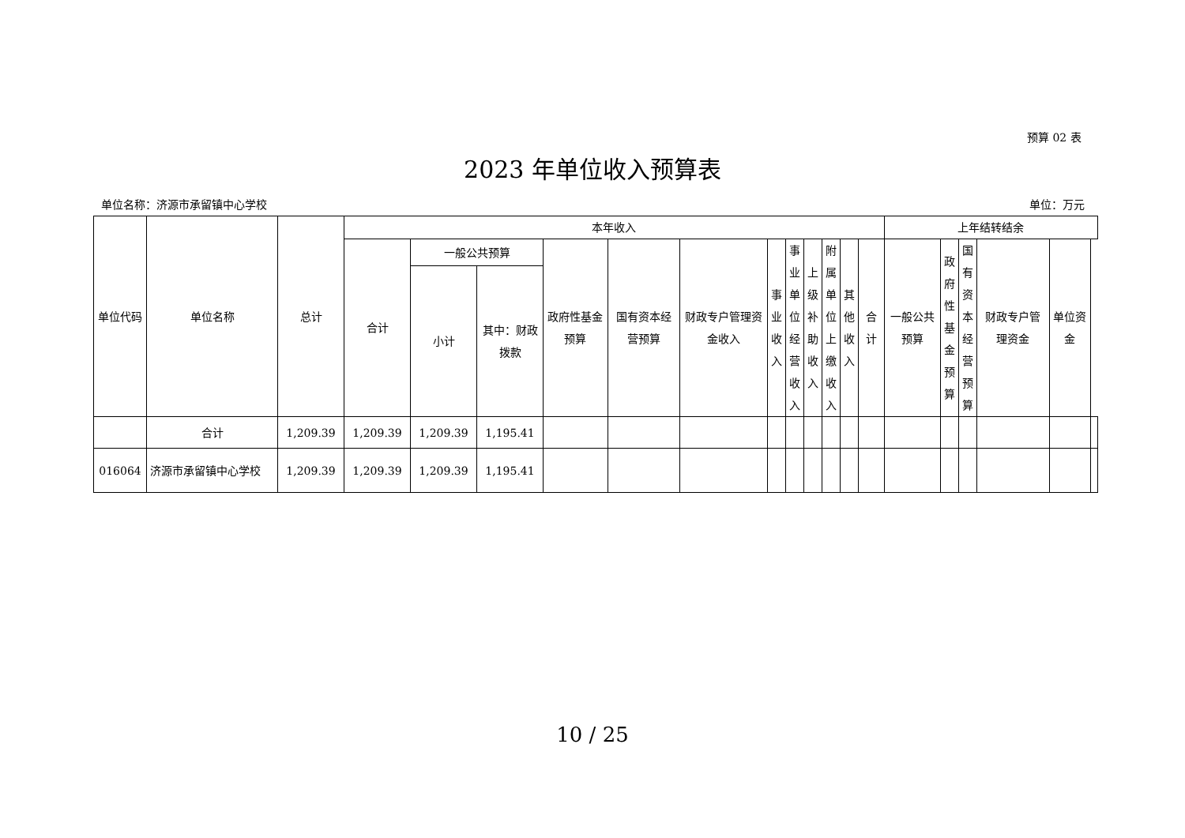预算 02 表
2023 年单位收入预算表
单位名称：济源市承留镇中心学校 单位：万元
| 单位代码 | 单位名称 | 总计 | 本年收入 | | | | | | | | | | | | 上年结转结余 | | | | | |
| --- | --- | --- | --- | --- | --- | --- | --- | --- | --- | --- | --- | --- | --- | --- | --- | --- | --- | --- | --- | --- |
| | | | 合计 | 一般公共预算 | | 政府性基金预算 | 国有资本经营预算 | 财政专户管理资金收入 | 事业收入 | 事业单位经营收入 | 上级补助收入 | 附属单位上缴收入 | 其他收入 | 合计 | 一般公共预算 | 政府性基金预算 | 国有资本经营预算 | 财政专户管理资金 | 单位资金 | |
| | | | | 小计 | 其中：财政拨款 | | | | | | | | | | | | | | | |
| | 合计 | 1,209.39 | 1,209.39 | 1,209.39 | 1,195.41 | | | | | | | | | | | | | | | |
| 016064 | 济源市承留镇中心学校 | 1,209.39 | 1,209.39 | 1,209.39 | 1,195.41 | | | | | | | | | | | | | | | |
10 / 25